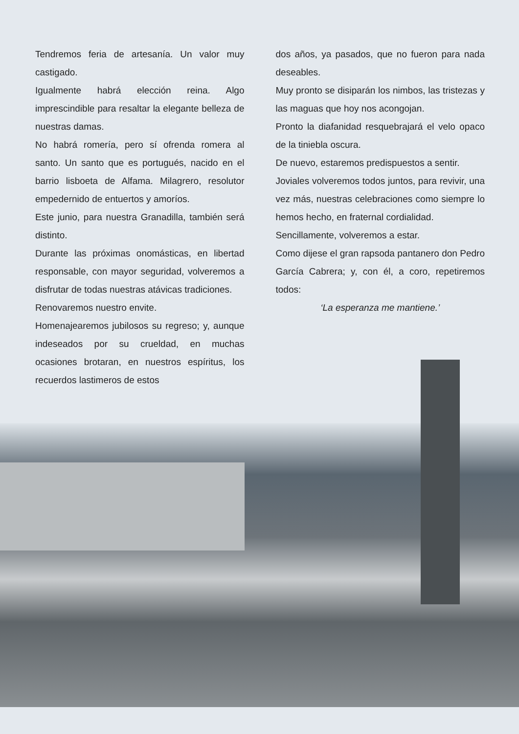Tendremos feria de artesanía. Un valor muy castigado.
Igualmente habrá elección reina. Algo imprescindible para resaltar la elegante belleza de nuestras damas.
No habrá romería, pero sí ofrenda romera al santo. Un santo que es portugués, nacido en el barrio lisboeta de Alfama. Milagrero, resolutor empedernido de entuertos y amoríos.
Este junio, para nuestra Granadilla, también será distinto.
Durante las próximas onomásticas, en libertad responsable, con mayor seguridad, volveremos a disfrutar de todas nuestras atávicas tradiciones.
Renovaremos nuestro envite.
Homenajearemos jubilosos su regreso; y, aunque indeseados por su crueldad, en muchas ocasiones brotaran, en nuestros espíritus, los recuerdos lastimeros de estos
dos años, ya pasados, que no fueron para nada deseables.
Muy pronto se disiparán los nimbos, las tristezas y las maguas que hoy nos acongojan.
Pronto la diafanidad resquebrajará el velo opaco de la tiniebla oscura.
De nuevo, estaremos predispuestos a sentir.
Joviales volveremos todos juntos, para revivir, una vez más, nuestras celebraciones como siempre lo hemos hecho, en fraternal cordialidad.
Sencillamente, volveremos a estar.
Como dijese el gran rapsoda pantanero don Pedro García Cabrera; y, con él, a coro, repetiremos todos:
‘La esperanza me mantiene.’